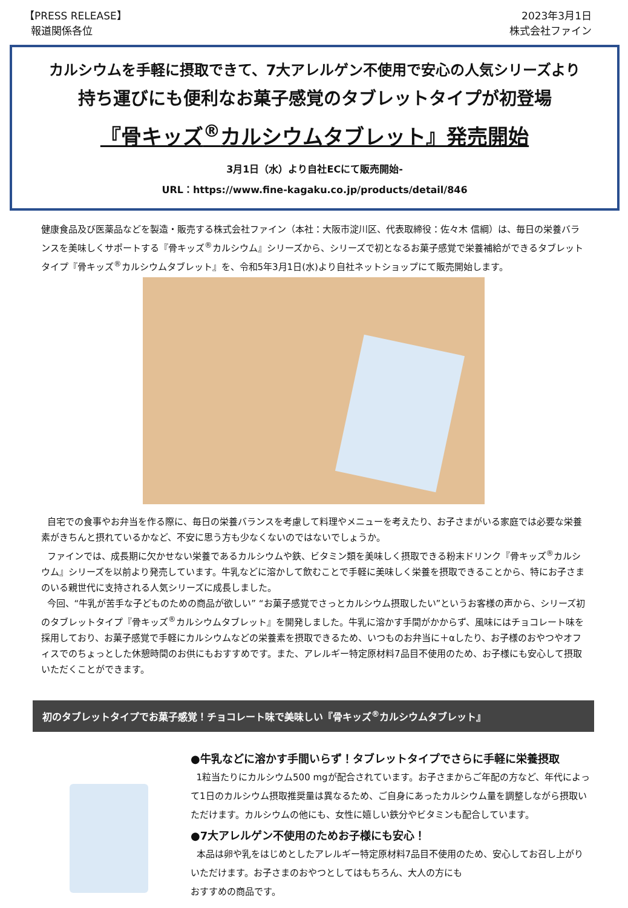【PRESS RELEASE】
報道関係各位
2023年3月1日
株式会社ファイン
カルシウムを手軽に摂取できて、7大アレルゲン不使用で安心の人気シリーズより
持ち運びにも便利なお菓子感覚のタブレットタイプが初登場
『骨キッズ<sup>®</sup>カルシウムタブレット』発売開始
3月1日（水）より自社ECにて販売開始-
URL：https://www.fine-kagaku.co.jp/products/detail/846
健康食品及び医薬品などを製造・販売する株式会社ファイン（本社：大阪市淀川区、代表取締役：佐々木 信綱）は、毎日の栄養バランスを美味しくサポートする『骨キッズ<sup>®</sup>カルシウム』シリーズから、シリーズで初となるお菓子感覚で栄養補給ができるタブレットタイプ『骨キッズ<sup>®</sup>カルシウムタブレット』を、令和5年3月1日(水)より自社ネットショップにて販売開始します。
自宅での食事やお弁当を作る際に、毎日の栄養バランスを考慮して料理やメニューを考えたり、お子さまがいる家庭では必要な栄養素がきちんと摂れているかなど、不安に思う方も少なくないのではないでしょうか。
ファインでは、成長期に欠かせない栄養であるカルシウムや鉄、ビタミン類を美味しく摂取できる粉末ドリンク『骨キッズ<sup>®</sup>カルシウム』シリーズを以前より発売しています。牛乳などに溶かして飲むことで手軽に美味しく栄養を摂取できることから、特にお子さまのいる親世代に支持される人気シリーズに成長しました。
今回、“牛乳が苦手な子どものための商品が欲しい” “お菓子感覚でさっとカルシウム摂取したい”というお客様の声から、シリーズ初のタブレットタイプ『骨キッズ<sup>®</sup>カルシウムタブレット』を開発しました。牛乳に溶かす手間がかからず、風味にはチョコレート味を採用しており、お菓子感覚で手軽にカルシウムなどの栄養素を摂取できるため、いつものお弁当に＋αしたり、お子様のおやつやオフィスでのちょっとした休憩時間のお供にもおすすめです。また、アレルギー特定原材料7品目不使用のため、お子様にも安心して摂取いただくことができます。
初のタブレットタイプでお菓子感覚！チョコレート味で美味しい『骨キッズ<sup>®</sup>カルシウムタブレット』
●牛乳などに溶かす手間いらず！タブレットタイプでさらに手軽に栄養摂取
1粒当たりにカルシウム500 mgが配合されています。お子さまからご年配の方など、年代によって1日のカルシウム摂取推奨量は異なるため、ご自身にあったカルシウム量を調整しながら摂取いただけます。カルシウムの他にも、女性に嬉しい鉄分やビタミンも配合しています。
●7大アレルゲン不使用のためお子様にも安心！
本品は卵や乳をはじめとしたアレルギー特定原材料7品目不使用のため、安心してお召し上がりいただけます。お子さまのおやつとしてはもちろん、大人の方にも
おすすめの商品です。